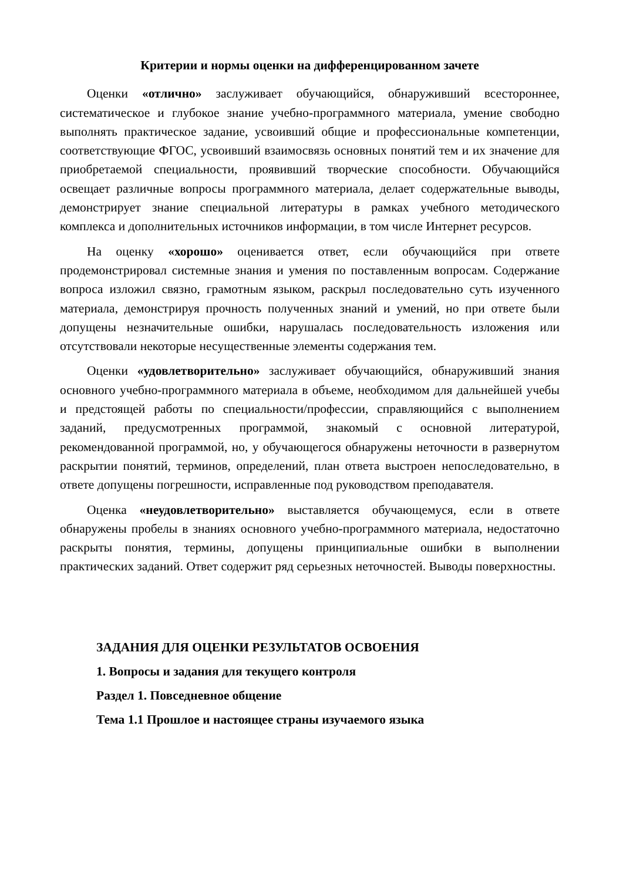Критерии и нормы оценки на дифференцированном зачете
Оценки «отлично» заслуживает обучающийся, обнаруживший всестороннее, систематическое и глубокое знание учебно-программного материала, умение свободно выполнять практическое задание, усвоивший общие и профессиональные компетенции, соответствующие ФГОС, усвоивший взаимосвязь основных понятий тем и их значение для приобретаемой специальности, проявивший творческие способности. Обучающийся освещает различные вопросы программного материала, делает содержательные выводы, демонстрирует знание специальной литературы в рамках учебного методического комплекса и дополнительных источников информации, в том числе Интернет ресурсов.
На оценку «хорошо» оценивается ответ, если обучающийся при ответе продемонстрировал системные знания и умения по поставленным вопросам. Содержание вопроса изложил связно, грамотным языком, раскрыл последовательно суть изученного материала, демонстрируя прочность полученных знаний и умений, но при ответе были допущены незначительные ошибки, нарушалась последовательность изложения или отсутствовали некоторые несущественные элементы содержания тем.
Оценки «удовлетворительно» заслуживает обучающийся, обнаруживший знания основного учебно-программного материала в объеме, необходимом для дальнейшей учебы и предстоящей работы по специальности/профессии, справляющийся с выполнением заданий, предусмотренных программой, знакомый с основной литературой, рекомендованной программой, но, у обучающегося обнаружены неточности в развернутом раскрытии понятий, терминов, определений, план ответа выстроен непоследовательно, в ответе допущены погрешности, исправленные под руководством преподавателя.
Оценка «неудовлетворительно» выставляется обучающемуся, если в ответе обнаружены пробелы в знаниях основного учебно-программного материала, недостаточно раскрыты понятия, термины, допущены принципиальные ошибки в выполнении практических заданий. Ответ содержит ряд серьезных неточностей. Выводы поверхностны.
ЗАДАНИЯ ДЛЯ ОЦЕНКИ РЕЗУЛЬТАТОВ ОСВОЕНИЯ
1. Вопросы и задания для текущего контроля
Раздел 1. Повседневное общение
Тема 1.1 Прошлое и настоящее страны изучаемого языка